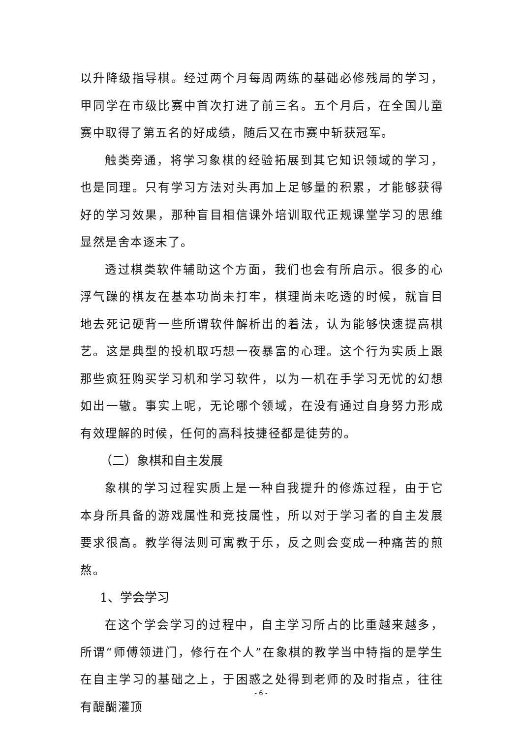以升降级指导棋。经过两个月每周两练的基础必修残局的学习，甲同学在市级比赛中首次打进了前三名。五个月后，在全国儿童赛中取得了第五名的好成绩，随后又在市赛中斩获冠军。
触类旁通，将学习象棋的经验拓展到其它知识领域的学习，也是同理。只有学习方法对头再加上足够量的积累，才能够获得好的学习效果，那种盲目相信课外培训取代正规课堂学习的思维显然是舍本逐末了。
透过棋类软件辅助这个方面，我们也会有所启示。很多的心浮气躁的棋友在基本功尚未打牢，棋理尚未吃透的时候，就盲目地去死记硬背一些所谓软件解析出的着法，认为能够快速提高棋艺。这是典型的投机取巧想一夜暴富的心理。这个行为实质上跟那些疯狂购买学习机和学习软件，以为一机在手学习无忧的幻想如出一辙。事实上呢，无论哪个领域，在没有通过自身努力形成有效理解的时候，任何的高科技捷径都是徒劳的。
（二）象棋和自主发展
象棋的学习过程实质上是一种自我提升的修炼过程，由于它本身所具备的游戏属性和竞技属性，所以对于学习者的自主发展要求很高。教学得法则可寓教于乐，反之则会变成一种痛苦的煎熬。
1、学会学习
在这个学会学习的过程中，自主学习所占的比重越来越多，所谓“师傅领进门，修行在个人”在象棋的教学当中特指的是学生在自主学习的基础之上，于困惑之处得到老师的及时指点，往往有醍醐灌顶
- 6 -